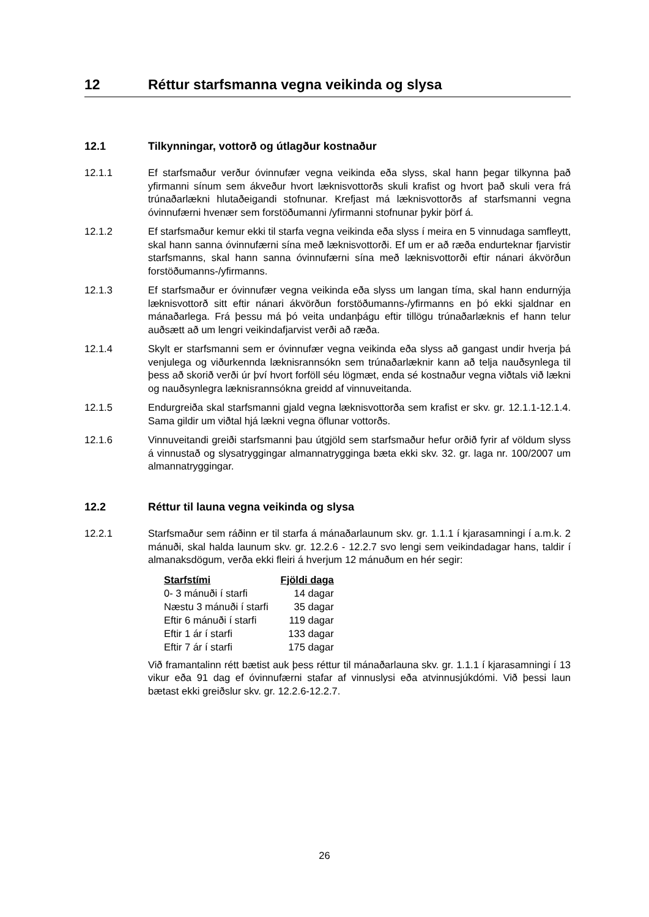12 Réttur starfsmanna vegna veikinda og slysa
12.1 Tilkynningar, vottorð og útlagður kostnaður
12.1.1 Ef starfsmaður verður óvinnufær vegna veikinda eða slyss, skal hann þegar tilkynna það yfirmanni sínum sem ákveður hvort læknisvottorðs skuli krafist og hvort það skuli vera frá trúnaðarlækni hlutaðeigandi stofnunar. Krefjast má læknisvottorðs af starfsmanni vegna óvinnufærni hvenær sem forstöðumanni /yfirmanni stofnunar þykir þörf á.
12.1.2 Ef starfsmaður kemur ekki til starfa vegna veikinda eða slyss í meira en 5 vinnudaga samfleytt, skal hann sanna óvinnufærni sína með læknisvottorði. Ef um er að ræða endurteknar fjarvistir starfsmanns, skal hann sanna óvinnufærni sína með læknisvottorði eftir nánari ákvörðun forstöðumanns-/yfirmanns.
12.1.3 Ef starfsmaður er óvinnufær vegna veikinda eða slyss um langan tíma, skal hann endurnýja læknisvottorð sitt eftir nánari ákvörðun forstöðumanns-/yfirmanns en þó ekki sjaldnar en mánaðarlega. Frá þessu má þó veita undanþágu eftir tillögu trúnaðarlæknis ef hann telur auðsætt að um lengri veikindafjarvist verði að ræða.
12.1.4 Skylt er starfsmanni sem er óvinnufær vegna veikinda eða slyss að gangast undir hverja þá venjulega og viðurkennda læknisrannsókn sem trúnaðarlæknir kann að telja nauðsynlega til þess að skorið verði úr því hvort forföll séu lögmæt, enda sé kostnaður vegna viðtals við lækni og nauðsynlegra læknisrannsókna greidd af vinnuveitanda.
12.1.5 Endurgreiða skal starfsmanni gjald vegna læknisvottorða sem krafist er skv. gr. 12.1.1-12.1.4. Sama gildir um viðtal hjá lækni vegna öflunar vottorðs.
12.1.6 Vinnuveitandi greiði starfsmanni þau útgjöld sem starfsmaður hefur orðið fyrir af völdum slyss á vinnustað og slysatryggingar almannatrygginga bæta ekki skv. 32. gr. laga nr. 100/2007 um almannatryggingar.
12.2 Réttur til launa vegna veikinda og slysa
12.2.1 Starfsmaður sem ráðinn er til starfa á mánaðarlaunum skv. gr. 1.1.1 í kjarasamningi í a.m.k. 2 mánuði, skal halda launum skv. gr. 12.2.6 - 12.2.7 svo lengi sem veikindadagar hans, taldir í almanaksdögum, verða ekki fleiri á hverjum 12 mánuðum en hér segir:
| Starfstími | Fjöldi daga |
| --- | --- |
| 0- 3 mánuði í starfi | 14 dagar |
| Næstu 3 mánuði í starfi | 35 dagar |
| Eftir 6 mánuði í starfi | 119 dagar |
| Eftir 1 ár í starfi | 133 dagar |
| Eftir 7 ár í starfi | 175 dagar |
Við framantalinn rétt bætist auk þess réttur til mánaðarlauna skv. gr. 1.1.1 í kjarasamningi í 13 vikur eða 91 dag ef óvinnufærni stafar af vinnuslysi eða atvinnusjúkdómi. Við þessi laun bætast ekki greiðslur skv. gr. 12.2.6-12.2.7.
26